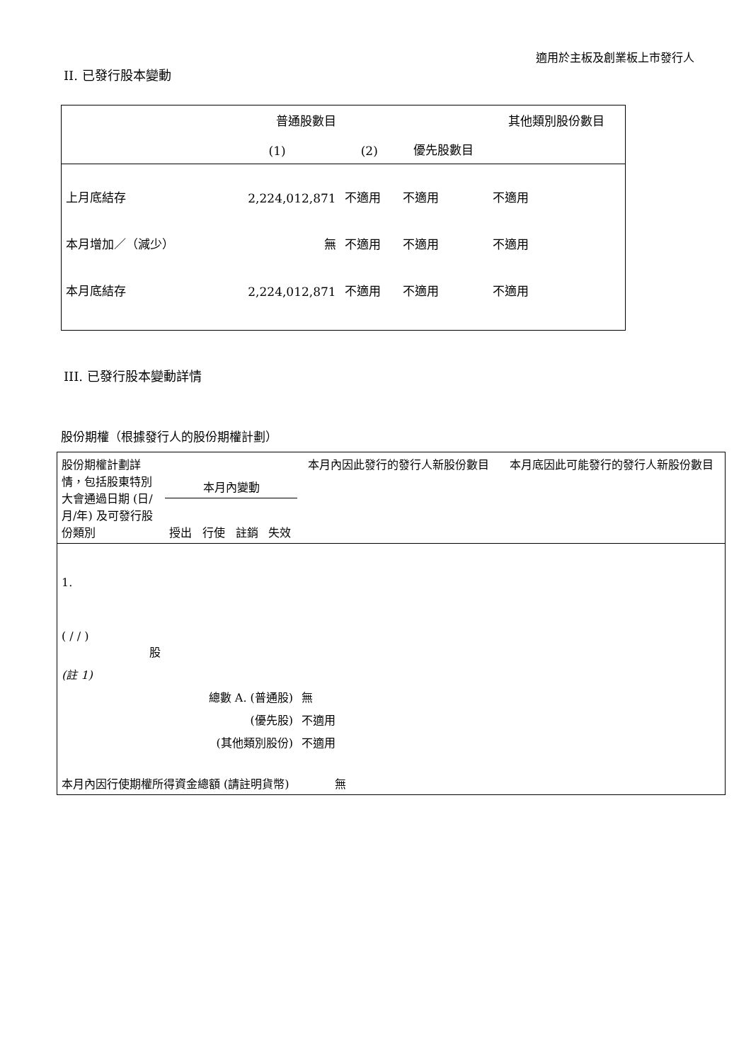適用於主板及創業板上市發行人
II. 已發行股本變動
| | 普通股數目 | | | 其他類別股份數目 |
| | (1) | (2) | 優先股數目 | |
| 上月底結存 | 2,224,012,871 | 不適用 | 不適用 | 不適用 |
| 本月增加／（減少） | 無 | 不適用 | 不適用 | 不適用 |
| 本月底結存 | 2,224,012,871 | 不適用 | 不適用 | 不適用 |
III. 已發行股本變動詳情
股份期權（根據發行人的股份期權計劃）
| 股份期權計劃詳情，包括股東特別大會通過日期 (日/月/年) 及可發行股份類別 | 本月內變動 | | | | 本月內因此發行的發行人新股份數目 | 本月底因此可能發行的發行人新股份數目 |
| | 授出 | 行使 | 註銷 | 失效 | | |
| 1. ( / / ) 股 | | | | | | |
| (註 1) | | | | | | |
| 總數 A. (普通股) | | | | | 無 | |
| (優先股) | | | | | 不適用 | |
| (其他類別股份) | | | | | 不適用 | |
| 本月內因行使期權所得資金總額 (請註明貨幣) 無 | | | | | | |